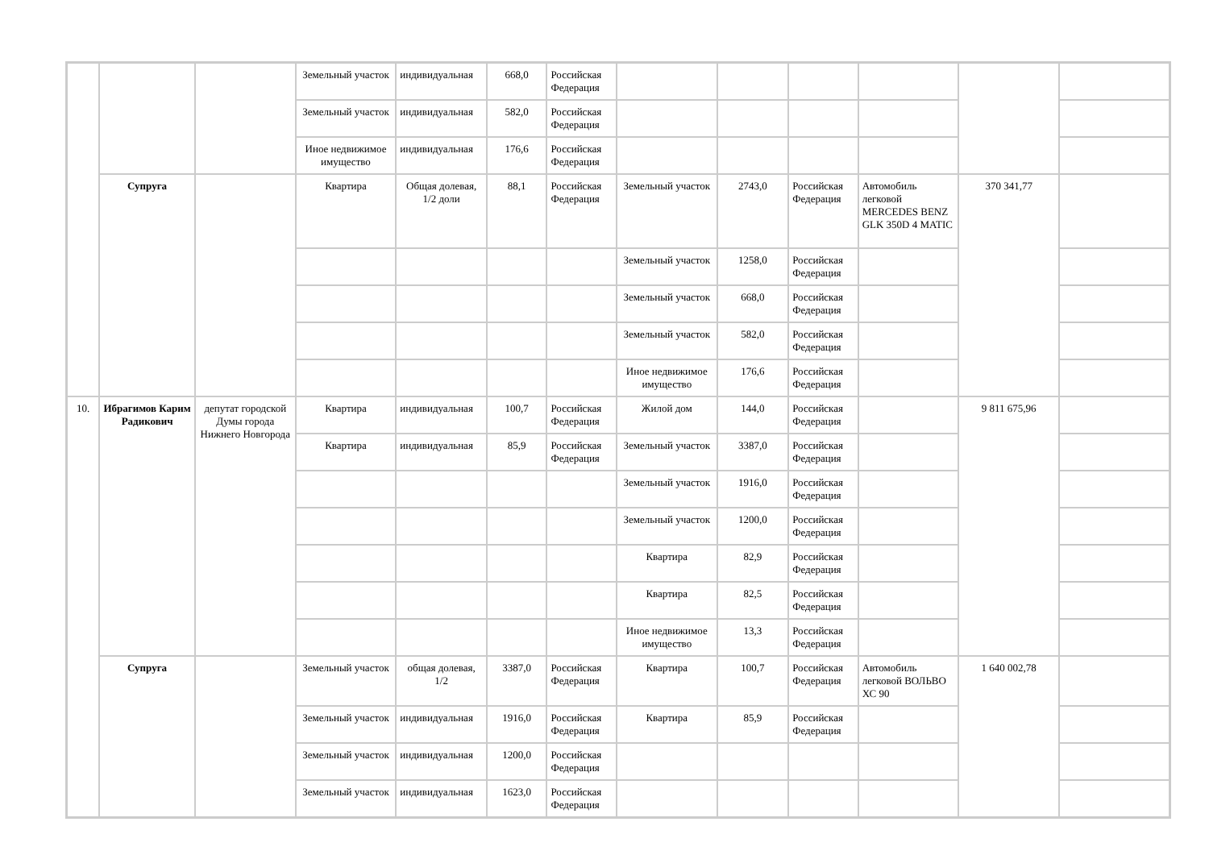| | | | Земельный участок | индивидуальная | 668,0 | Российская Федерация | | | | | | |
| | | | Земельный участок | индивидуальная | 582,0 | Российская Федерация | | | | | | |
| | | | Иное недвижимое имущество | индивидуальная | 176,6 | Российская Федерация | | | | | | |
| | Супруга | | Квартира | Общая долевая, 1/2 доли | 88,1 | Российская Федерация | Земельный участок | 2743,0 | Российская Федерация | Автомобиль легковой MERCEDES BENZ GLK 350D 4 MATIC | 370 341,77 | |
| | | | | | | | Земельный участок | 1258,0 | Российская Федерация | | | |
| | | | | | | | Земельный участок | 668,0 | Российская Федерация | | | |
| | | | | | | | Земельный участок | 582,0 | Российская Федерация | | | |
| | | | | | | | Иное недвижимое имущество | 176,6 | Российская Федерация | | | |
| 10. | Ибрагимов Карим Радикович | депутат городской Думы города Нижнего Новгорода | Квартира | индивидуальная | 100,7 | Российская Федерация | Жилой дом | 144,0 | Российская Федерация | | 9 811 675,96 | |
| | | | Квартира | индивидуальная | 85,9 | Российская Федерация | Земельный участок | 3387,0 | Российская Федерация | | | |
| | | | | | | | Земельный участок | 1916,0 | Российская Федерация | | | |
| | | | | | | | Земельный участок | 1200,0 | Российская Федерация | | | |
| | | | | | | | Квартира | 82,9 | Российская Федерация | | | |
| | | | | | | | Квартира | 82,5 | Российская Федерация | | | |
| | | | | | | | Иное недвижимое имущество | 13,3 | Российская Федерация | | | |
| | Супруга | | Земельный участок | общая долевая, 1/2 | 3387,0 | Российская Федерация | Квартира | 100,7 | Российская Федерация | Автомобиль легковой ВОЛЬВО ХС 90 | 1 640 002,78 | |
| | | | Земельный участок | индивидуальная | 1916,0 | Российская Федерация | Квартира | 85,9 | Российская Федерация | | | |
| | | | Земельный участок | индивидуальная | 1200,0 | Российская Федерация | | | | | | |
| | | | Земельный участок | индивидуальная | 1623,0 | Российская Федерация | | | | | | |